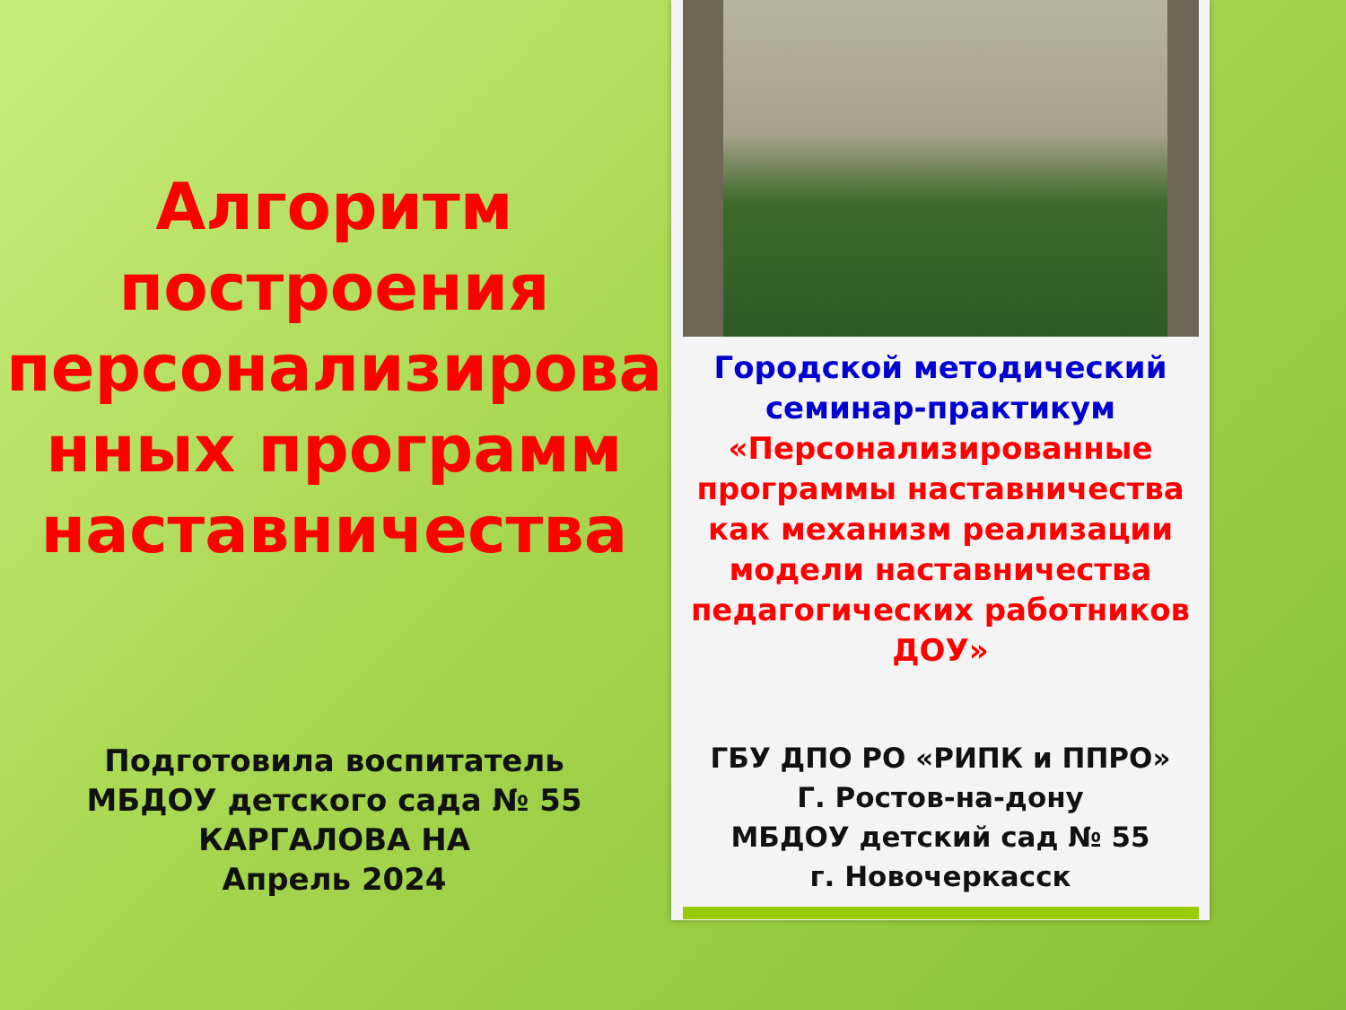Алгоритм
построения
персонализирова
нных программ
наставничества
Подготовила воспитатель
МБДОУ детского сада № 55
КАРГАЛОВА НА
Апрель 2024
Городской методический
семинар-практикум
«Персонализированные
программы наставничества
как механизм реализации
модели наставничества
педагогических работников
ДОУ»
ГБУ ДПО РО «РИПК и ППРО»
Г. Ростов-на-дону
МБДОУ детский сад № 55
г. Новочеркасск